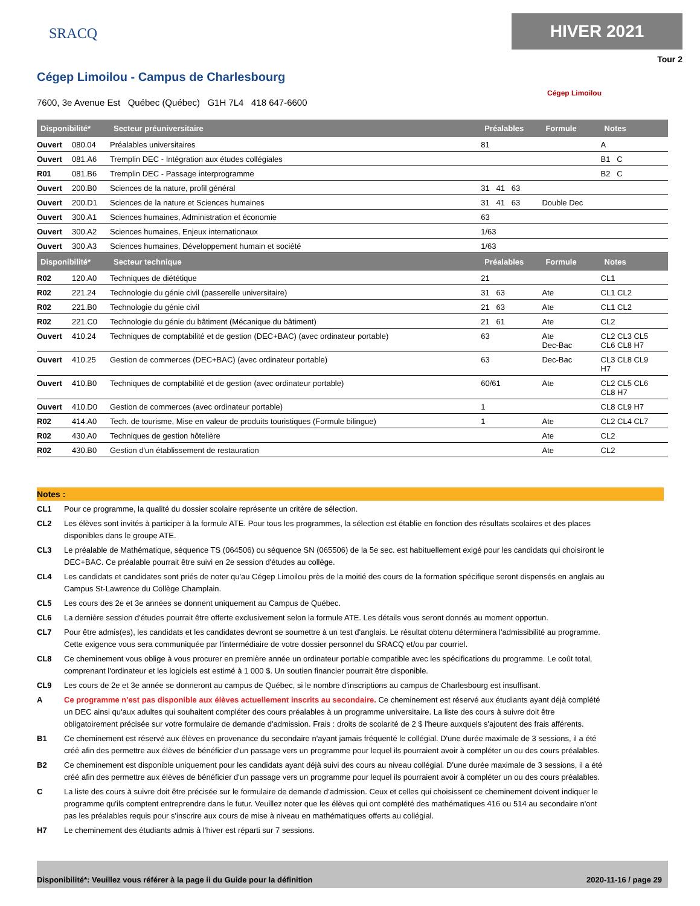SRACQ
HIVER 2021
Tour 2
Cégep Limoilou - Campus de Charlesbourg
Cégep Limoilou
7600, 3e Avenue Est Québec (Québec) G1H 7L4 418 647-6600
| Disponibilité* | | Secteur préuniversitaire | Préalables | Formule | Notes |
| --- | --- | --- | --- | --- | --- |
| Ouvert | 080.04 | Préalables universitaires | 81 | | A |
| Ouvert | 081.A6 | Tremplin DEC - Intégration aux études collégiales | | | B1 C |
| R01 | 081.B6 | Tremplin DEC - Passage interprogramme | | | B2 C |
| Ouvert | 200.B0 | Sciences de la nature, profil général | 31 41 63 | | |
| Ouvert | 200.D1 | Sciences de la nature et Sciences humaines | 31 41 63 | Double Dec | |
| Ouvert | 300.A1 | Sciences humaines, Administration et économie | 63 | | |
| Ouvert | 300.A2 | Sciences humaines, Enjeux internationaux | 1/63 | | |
| Ouvert | 300.A3 | Sciences humaines, Développement humain et société | 1/63 | | |
| Disponibilité* | | Secteur technique | Préalables | Formule | Notes |
| R02 | 120.A0 | Techniques de diététique | 21 | | CL1 |
| R02 | 221.24 | Technologie du génie civil (passerelle universitaire) | 31 63 | Ate | CL1 CL2 |
| R02 | 221.B0 | Technologie du génie civil | 21 63 | Ate | CL1 CL2 |
| R02 | 221.C0 | Technologie du génie du bâtiment (Mécanique du bâtiment) | 21 61 | Ate | CL2 |
| Ouvert | 410.24 | Techniques de comptabilité et de gestion (DEC+BAC) (avec ordinateur portable) | 63 | Ate Dec-Bac | CL2 CL3 CL5 CL6 CL8 H7 |
| Ouvert | 410.25 | Gestion de commerces (DEC+BAC) (avec ordinateur portable) | 63 | Dec-Bac | CL3 CL8 CL9 H7 |
| Ouvert | 410.B0 | Techniques de comptabilité et de gestion (avec ordinateur portable) | 60/61 | Ate | CL2 CL5 CL6 CL8 H7 |
| Ouvert | 410.D0 | Gestion de commerces (avec ordinateur portable) | 1 | | CL8 CL9 H7 |
| R02 | 414.A0 | Tech. de tourisme, Mise en valeur de produits touristiques (Formule bilingue) | 1 | Ate | CL2 CL4 CL7 |
| R02 | 430.A0 | Techniques de gestion hôtelière | | Ate | CL2 |
| R02 | 430.B0 | Gestion d'un établissement de restauration | | Ate | CL2 |
Notes :
CL1 Pour ce programme, la qualité du dossier scolaire représente un critère de sélection.
CL2 Les élèves sont invités à participer à la formule ATE. Pour tous les programmes, la sélection est établie en fonction des résultats scolaires et des places disponibles dans le groupe ATE.
CL3 Le préalable de Mathématique, séquence TS (064506) ou séquence SN (065506) de la 5e sec. est habituellement exigé pour les candidats qui choisiront le DEC+BAC. Ce préalable pourrait être suivi en 2e session d'études au collège.
CL4 Les candidats et candidates sont priés de noter qu'au Cégep Limoilou près de la moitié des cours de la formation spécifique seront dispensés en anglais au Campus St-Lawrence du Collège Champlain.
CL5 Les cours des 2e et 3e années se donnent uniquement au Campus de Québec.
CL6 La dernière session d'études pourrait être offerte exclusivement selon la formule ATE. Les détails vous seront donnés au moment opportun.
CL7 Pour être admis(es), les candidats et les candidates devront se soumettre à un test d'anglais. Le résultat obtenu déterminera l'admissibilité au programme. Cette exigence vous sera communiquée par l'intermédiaire de votre dossier personnel du SRACQ et/ou par courriel.
CL8 Ce cheminement vous oblige à vous procurer en première année un ordinateur portable compatible avec les spécifications du programme. Le coût total, comprenant l'ordinateur et les logiciels est estimé à 1 000 $. Un soutien financier pourrait être disponible.
CL9 Les cours de 2e et 3e année se donneront au campus de Québec, si le nombre d'inscriptions au campus de Charlesbourg est insuffisant.
A Ce programme n'est pas disponible aux élèves actuellement inscrits au secondaire. Ce cheminement est réservé aux étudiants ayant déjà complété un DEC ainsi qu'aux adultes qui souhaitent compléter des cours préalables à un programme universitaire. La liste des cours à suivre doit être obligatoirement précisée sur votre formulaire de demande d'admission. Frais : droits de scolarité de 2 $ l'heure auxquels s'ajoutent des frais afférents.
B1 Ce cheminement est réservé aux élèves en provenance du secondaire n'ayant jamais fréquenté le collégial. D'une durée maximale de 3 sessions, il a été créé afin des permettre aux élèves de bénéficier d'un passage vers un programme pour lequel ils pourraient avoir à compléter un ou des cours préalables.
B2 Ce cheminement est disponible uniquement pour les candidats ayant déjà suivi des cours au niveau collégial. D'une durée maximale de 3 sessions, il a été créé afin des permettre aux élèves de bénéficier d'un passage vers un programme pour lequel ils pourraient avoir à compléter un ou des cours préalables.
C La liste des cours à suivre doit être précisée sur le formulaire de demande d'admission. Ceux et celles qui choisissent ce cheminement doivent indiquer le programme qu'ils comptent entreprendre dans le futur. Veuillez noter que les élèves qui ont complété des mathématiques 416 ou 514 au secondaire n'ont pas les préalables requis pour s'inscrire aux cours de mise à niveau en mathématiques offerts au collégial.
H7 Le cheminement des étudiants admis à l'hiver est réparti sur 7 sessions.
Disponibilité*: Veuillez vous référer à la page ii du Guide pour la définition 2020-11-16 / page 29